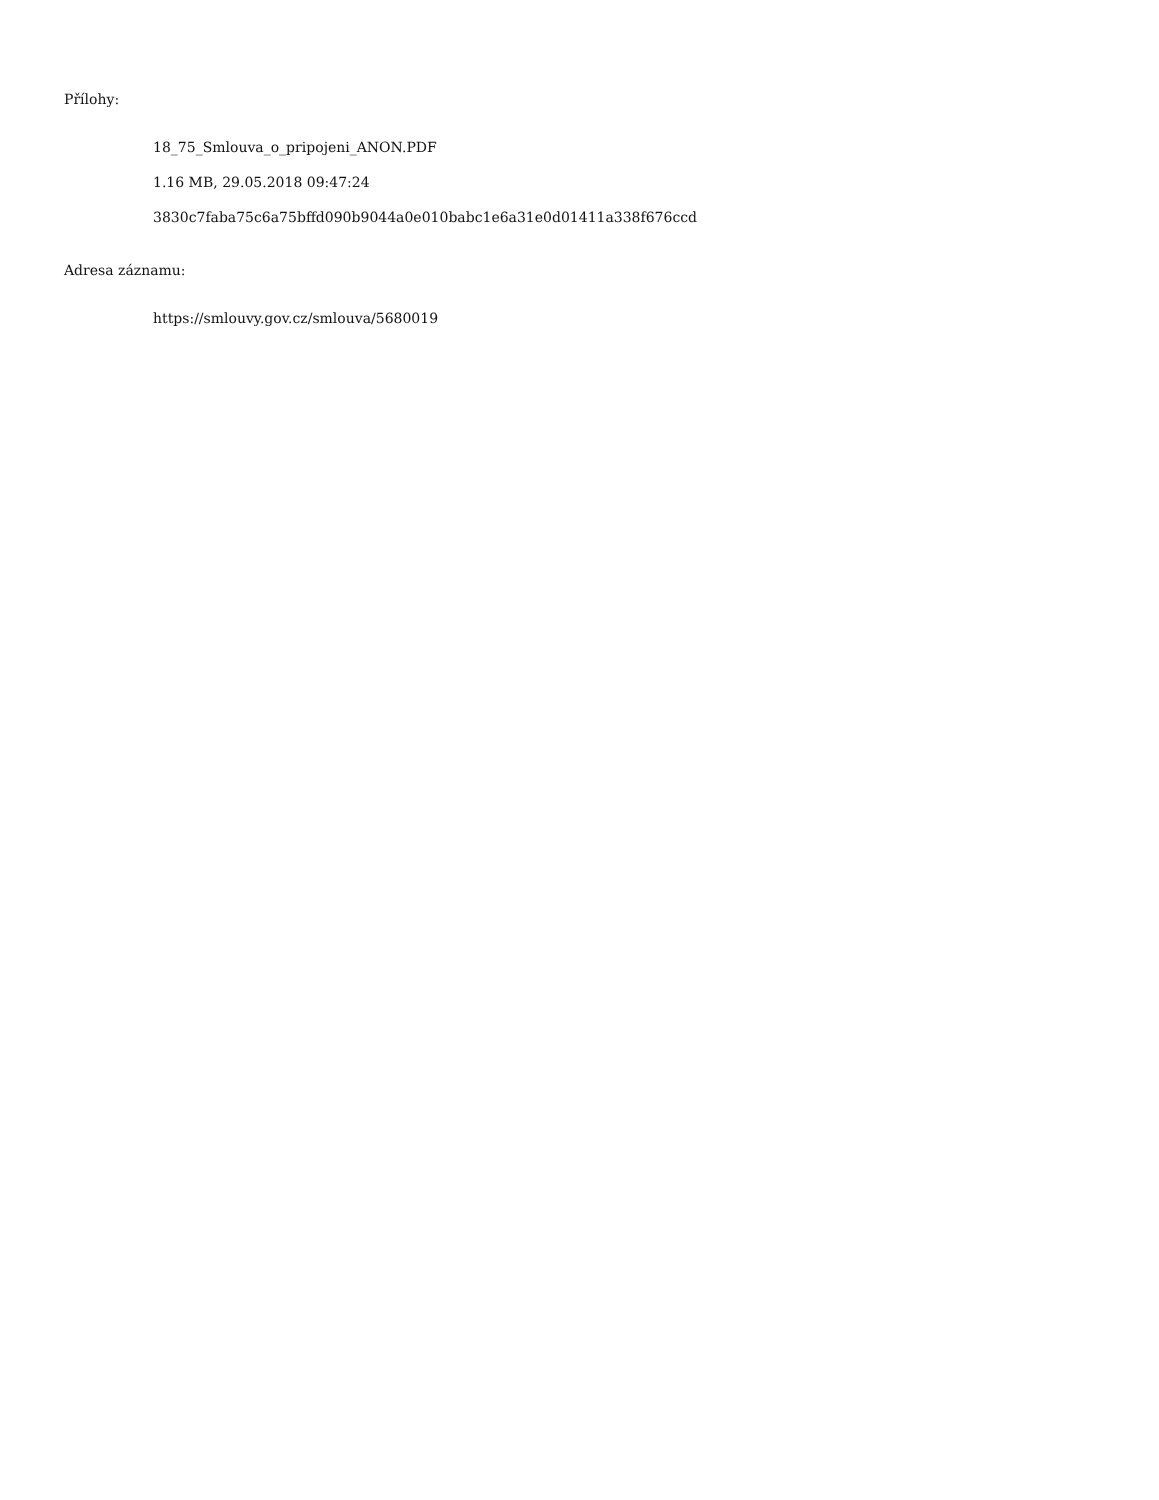Přílohy:
18_75_Smlouva_o_pripojeni_ANON.PDF
1.16 MB, 29.05.2018 09:47:24
3830c7faba75c6a75bffd090b9044a0e010babc1e6a31e0d01411a338f676ccd
Adresa záznamu:
https://smlouvy.gov.cz/smlouva/5680019